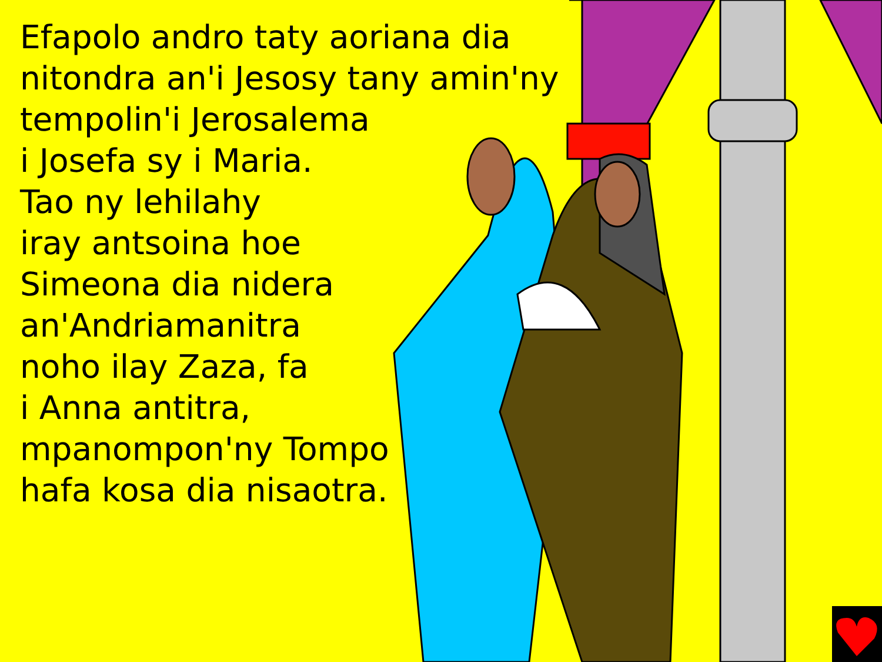Efapolo andro taty aoriana dia
nitondra an'i Jesosy tany amin'ny
tempolin'i Jerosalema
i Josefa sy i Maria.
Tao ny lehilahy
iray antsoina hoe
Simeona dia nidera
an'Andriamanitra
noho ilay Zaza, fa
i Anna antitra,
mpanompon'ny Tompo
hafa kosa dia nisaotra.